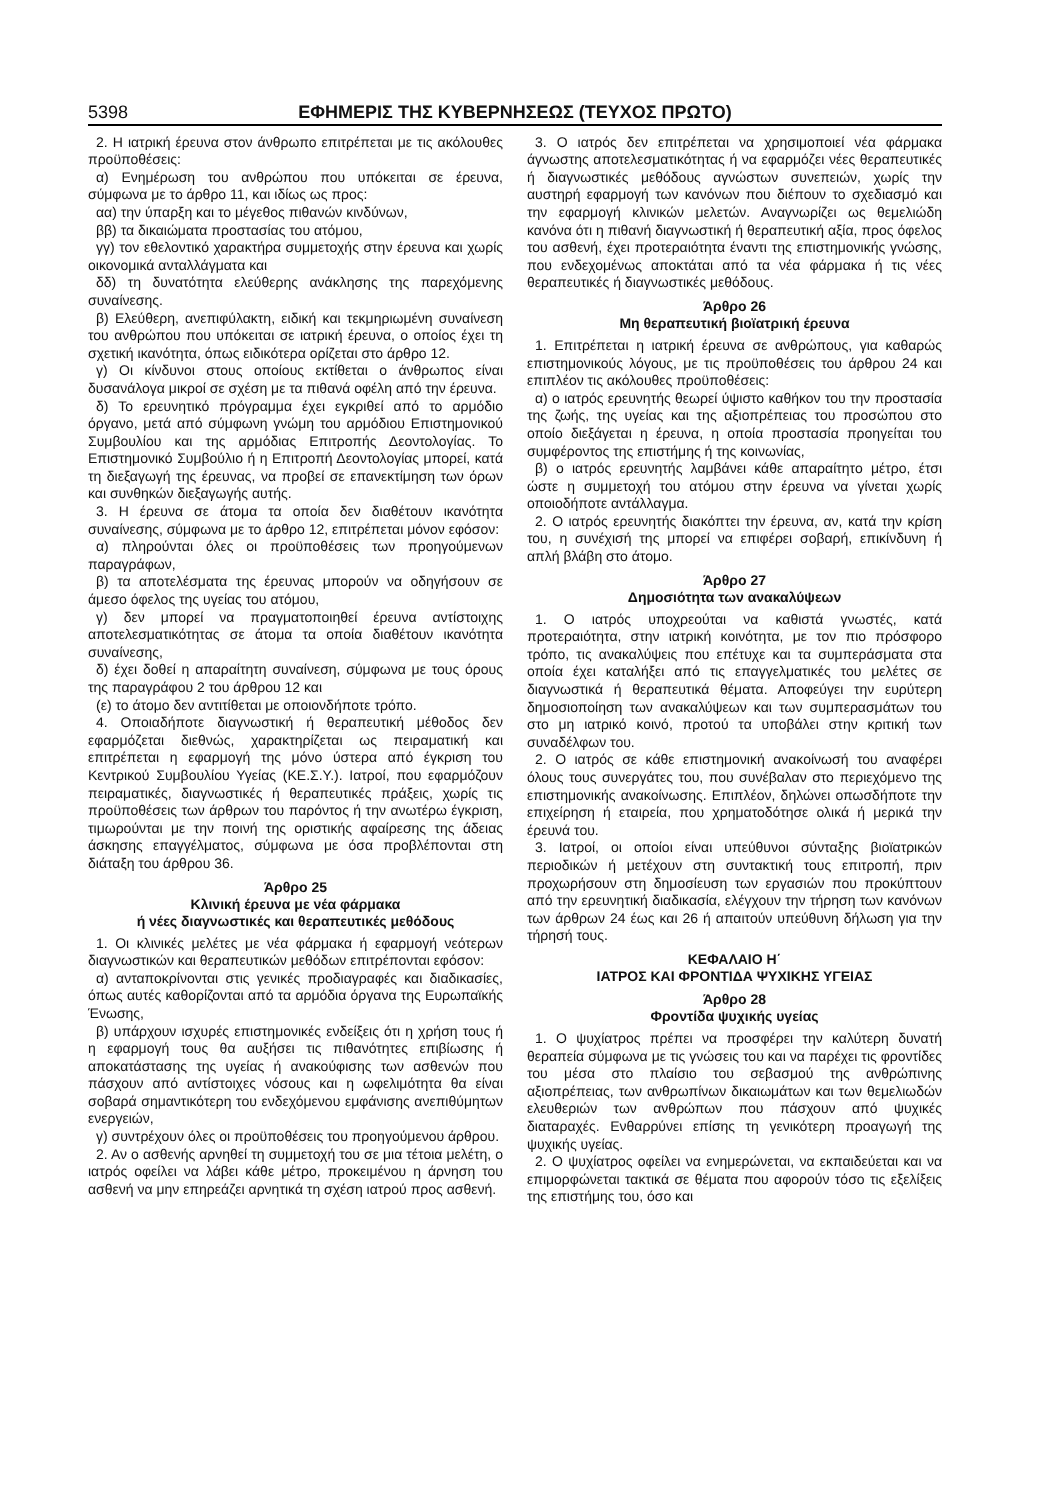5398 ΕΦΗΜΕΡΙΣ ΤΗΣ ΚΥΒΕΡΝΗΣΕΩΣ (ΤΕΥΧΟΣ ΠΡΩΤΟ)
2. Η ιατρική έρευνα στον άνθρωπο επιτρέπεται με τις ακόλουθες προϋποθέσεις:
α) Ενημέρωση του ανθρώπου που υπόκειται σε έρευνα, σύμφωνα με το άρθρο 11, και ιδίως ως προς:
αα) την ύπαρξη και το μέγεθος πιθανών κινδύνων,
ββ) τα δικαιώματα προστασίας του ατόμου,
γγ) τον εθελοντικό χαρακτήρα συμμετοχής στην έρευνα και χωρίς οικονομικά ανταλλάγματα και
δδ) τη δυνατότητα ελεύθερης ανάκλησης της παρεχόμενης συναίνεσης.
β) Ελεύθερη, ανεπιφύλακτη, ειδική και τεκμηριωμένη συναίνεση του ανθρώπου που υπόκειται σε ιατρική έρευνα, ο οποίος έχει τη σχετική ικανότητα, όπως ειδικότερα ορίζεται στο άρθρο 12.
γ) Οι κίνδυνοι στους οποίους εκτίθεται ο άνθρωπος είναι δυσανάλογα μικροί σε σχέση με τα πιθανά οφέλη από την έρευνα.
δ) Το ερευνητικό πρόγραμμα έχει εγκριθεί από το αρμόδιο όργανο, μετά από σύμφωνη γνώμη του αρμόδιου Επιστημονικού Συμβουλίου και της αρμόδιας Επιτροπής Δεοντολογίας. Το Επιστημονικό Συμβούλιο ή η Επιτροπή Δεοντολογίας μπορεί, κατά τη διεξαγωγή της έρευνας, να προβεί σε επανεκτίμηση των όρων και συνθηκών διεξαγωγής αυτής.
3. Η έρευνα σε άτομα τα οποία δεν διαθέτουν ικανότητα συναίνεσης, σύμφωνα με το άρθρο 12, επιτρέπεται μόνον εφόσον:
α) πληρούνται όλες οι προϋποθέσεις των προηγούμενων παραγράφων,
β) τα αποτελέσματα της έρευνας μπορούν να οδηγήσουν σε άμεσο όφελος της υγείας του ατόμου,
γ) δεν μπορεί να πραγματοποιηθεί έρευνα αντίστοιχης αποτελεσματικότητας σε άτομα τα οποία διαθέτουν ικανότητα συναίνεσης,
δ) έχει δοθεί η απαραίτητη συναίνεση, σύμφωνα με τους όρους της παραγράφου 2 του άρθρου 12 και
(ε) το άτομο δεν αντιτίθεται με οποιονδήποτε τρόπο.
4. Οποιαδήποτε διαγνωστική ή θεραπευτική μέθοδος δεν εφαρμόζεται διεθνώς, χαρακτηρίζεται ως πειραματική και επιτρέπεται η εφαρμογή της μόνο ύστερα από έγκριση του Κεντρικού Συμβουλίου Υγείας (ΚΕ.Σ.Υ.). Ιατροί, που εφαρμόζουν πειραματικές, διαγνωστικές ή θεραπευτικές πράξεις, χωρίς τις προϋποθέσεις των άρθρων του παρόντος ή την ανωτέρω έγκριση, τιμωρούνται με την ποινή της οριστικής αφαίρεσης της άδειας άσκησης επαγγέλματος, σύμφωνα με όσα προβλέπονται στη διάταξη του άρθρου 36.
Άρθρο 25
Κλινική έρευνα με νέα φάρμακα
ή νέες διαγνωστικές και θεραπευτικές μεθόδους
1. Οι κλινικές μελέτες με νέα φάρμακα ή εφαρμογή νεότερων διαγνωστικών και θεραπευτικών μεθόδων επιτρέπονται εφόσον:
α) ανταποκρίνονται στις γενικές προδιαγραφές και διαδικασίες, όπως αυτές καθορίζονται από τα αρμόδια όργανα της Ευρωπαϊκής Ένωσης,
β) υπάρχουν ισχυρές επιστημονικές ενδείξεις ότι η χρήση τους ή η εφαρμογή τους θα αυξήσει τις πιθανότητες επιβίωσης ή αποκατάστασης της υγείας ή ανακούφισης των ασθενών που πάσχουν από αντίστοιχες νόσους και η ωφελιμότητα θα είναι σοβαρά σημαντικότερη του ενδεχόμενου εμφάνισης ανεπιθύμητων ενεργειών,
γ) συντρέχουν όλες οι προϋποθέσεις του προηγούμενου άρθρου.
2. Αν ο ασθενής αρνηθεί τη συμμετοχή του σε μια τέτοια μελέτη, ο ιατρός οφείλει να λάβει κάθε μέτρο, προκειμένου η άρνηση του ασθενή να μην επηρεάζει αρνητικά τη σχέση ιατρού προς ασθενή.
3. Ο ιατρός δεν επιτρέπεται να χρησιμοποιεί νέα φάρμακα άγνωστης αποτελεσματικότητας ή να εφαρμόζει νέες θεραπευτικές ή διαγνωστικές μεθόδους αγνώστων συνεπειών, χωρίς την αυστηρή εφαρμογή των κανόνων που διέπουν το σχεδιασμό και την εφαρμογή κλινικών μελετών. Αναγνωρίζει ως θεμελιώδη κανόνα ότι η πιθανή διαγνωστική ή θεραπευτική αξία, προς όφελος του ασθενή, έχει προτεραιότητα έναντι της επιστημονικής γνώσης, που ενδεχομένως αποκτάται από τα νέα φάρμακα ή τις νέες θεραπευτικές ή διαγνωστικές μεθόδους.
Άρθρο 26
Μη θεραπευτική βιοϊατρική έρευνα
1. Επιτρέπεται η ιατρική έρευνα σε ανθρώπους, για καθαρώς επιστημονικούς λόγους, με τις προϋποθέσεις του άρθρου 24 και επιπλέον τις ακόλουθες προϋποθέσεις:
α) ο ιατρός ερευνητής θεωρεί ύψιστο καθήκον του την προστασία της ζωής, της υγείας και της αξιοπρέπειας του προσώπου στο οποίο διεξάγεται η έρευνα, η οποία προστασία προηγείται του συμφέροντος της επιστήμης ή της κοινωνίας,
β) ο ιατρός ερευνητής λαμβάνει κάθε απαραίτητο μέτρο, έτσι ώστε η συμμετοχή του ατόμου στην έρευνα να γίνεται χωρίς οποιοδήποτε αντάλλαγμα.
2. Ο ιατρός ερευνητής διακόπτει την έρευνα, αν, κατά την κρίση του, η συνέχισή της μπορεί να επιφέρει σοβαρή, επικίνδυνη ή απλή βλάβη στο άτομο.
Άρθρο 27
Δημοσιότητα των ανακαλύψεων
1. Ο ιατρός υποχρεούται να καθιστά γνωστές, κατά προτεραιότητα, στην ιατρική κοινότητα, με τον πιο πρόσφορο τρόπο, τις ανακαλύψεις που επέτυχε και τα συμπεράσματα στα οποία έχει καταλήξει από τις επαγγελματικές του μελέτες σε διαγνωστικά ή θεραπευτικά θέματα. Αποφεύγει την ευρύτερη δημοσιοποίηση των ανακαλύψεων και των συμπερασμάτων του στο μη ιατρικό κοινό, προτού τα υποβάλει στην κριτική των συναδέλφων του.
2. Ο ιατρός σε κάθε επιστημονική ανακοίνωσή του αναφέρει όλους τους συνεργάτες του, που συνέβαλαν στο περιεχόμενο της επιστημονικής ανακοίνωσης. Επιπλέον, δηλώνει οπωσδήποτε την επιχείρηση ή εταιρεία, που χρηματοδότησε ολικά ή μερικά την έρευνά του.
3. Ιατροί, οι οποίοι είναι υπεύθυνοι σύνταξης βιοϊατρικών περιοδικών ή μετέχουν στη συντακτική τους επιτροπή, πριν προχωρήσουν στη δημοσίευση των εργασιών που προκύπτουν από την ερευνητική διαδικασία, ελέγχουν την τήρηση των κανόνων των άρθρων 24 έως και 26 ή απαιτούν υπεύθυνη δήλωση για την τήρησή τους.
ΚΕΦΑΛΑΙΟ Η΄
ΙΑΤΡΟΣ ΚΑΙ ΦΡΟΝΤΙΔΑ ΨΥΧΙΚΗΣ ΥΓΕΙΑΣ
Άρθρο 28
Φροντίδα ψυχικής υγείας
1. Ο ψυχίατρος πρέπει να προσφέρει την καλύτερη δυνατή θεραπεία σύμφωνα με τις γνώσεις του και να παρέχει τις φροντίδες του μέσα στο πλαίσιο του σεβασμού της ανθρώπινης αξιοπρέπειας, των ανθρωπίνων δικαιωμάτων και των θεμελιωδών ελευθεριών των ανθρώπων που πάσχουν από ψυχικές διαταραχές. Ενθαρρύνει επίσης τη γενικότερη προαγωγή της ψυχικής υγείας.
2. Ο ψυχίατρος οφείλει να ενημερώνεται, να εκπαιδεύεται και να επιμορφώνεται τακτικά σε θέματα που αφορούν τόσο τις εξελίξεις της επιστήμης του, όσο και